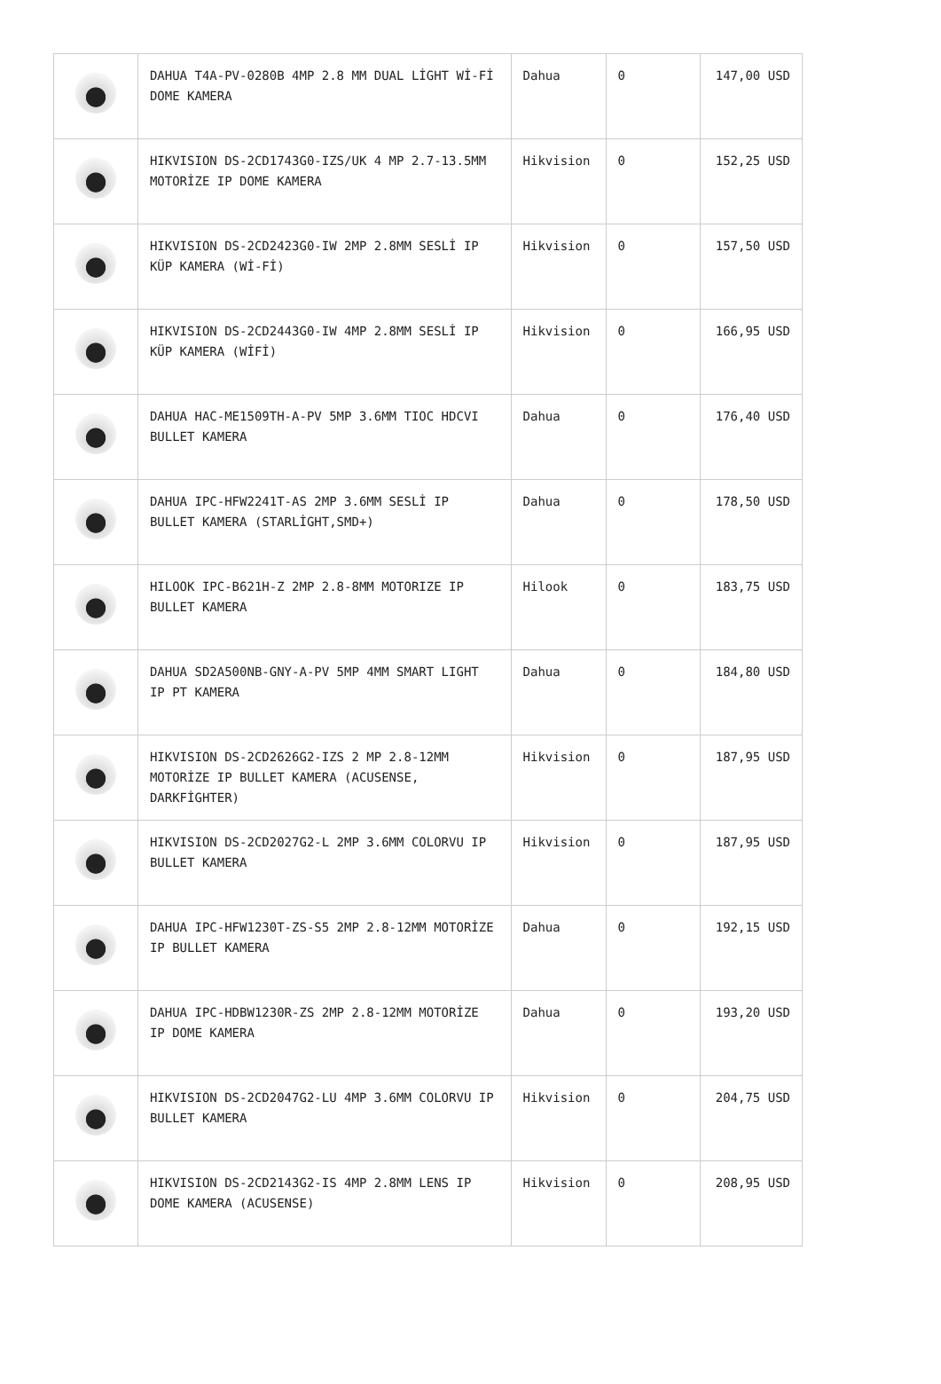| | DAHUA T4A-PV-0280B 4MP 2.8 MM DUAL LİGHT Wİ-Fİ DOME KAMERA | Dahua | 0 | 147,00 USD |
| | HIKVISION DS-2CD1743G0-IZS/UK 4 MP 2.7-13.5MM MOTORİZE IP DOME KAMERA | Hikvision | 0 | 152,25 USD |
| | HIKVISION DS-2CD2423G0-IW 2MP 2.8MM SESLİ IP KÜP KAMERA (Wİ-Fİ) | Hikvision | 0 | 157,50 USD |
| | HIKVISION DS-2CD2443G0-IW 4MP 2.8MM SESLİ IP KÜP KAMERA (WİFİ) | Hikvision | 0 | 166,95 USD |
| | DAHUA HAC-ME1509TH-A-PV 5MP 3.6MM TIOC HDCVI BULLET KAMERA | Dahua | 0 | 176,40 USD |
| | DAHUA IPC-HFW2241T-AS 2MP 3.6MM SESLİ IP BULLET KAMERA (STARLİGHT,SMD+) | Dahua | 0 | 178,50 USD |
| | HILOOK IPC-B621H-Z 2MP 2.8-8MM MOTORIZE IP BULLET KAMERA | Hilook | 0 | 183,75 USD |
| | DAHUA SD2A500NB-GNY-A-PV 5MP 4MM SMART LIGHT IP PT KAMERA | Dahua | 0 | 184,80 USD |
| | HIKVISION DS-2CD2626G2-IZS 2 MP 2.8-12MM MOTORİZE IP BULLET KAMERA (ACUSENSE, DARKFİGHTER) | Hikvision | 0 | 187,95 USD |
| | HIKVISION DS-2CD2027G2-L 2MP 3.6MM COLORVU IP BULLET KAMERA | Hikvision | 0 | 187,95 USD |
| | DAHUA IPC-HFW1230T-ZS-S5 2MP 2.8-12MM MOTORİZE IP BULLET KAMERA | Dahua | 0 | 192,15 USD |
| | DAHUA IPC-HDBW1230R-ZS 2MP 2.8-12MM MOTORİZE IP DOME KAMERA | Dahua | 0 | 193,20 USD |
| | HIKVISION DS-2CD2047G2-LU 4MP 3.6MM COLORVU IP BULLET KAMERA | Hikvision | 0 | 204,75 USD |
| | HIKVISION DS-2CD2143G2-IS 4MP 2.8MM LENS IP DOME KAMERA (ACUSENSE) | Hikvision | 0 | 208,95 USD |